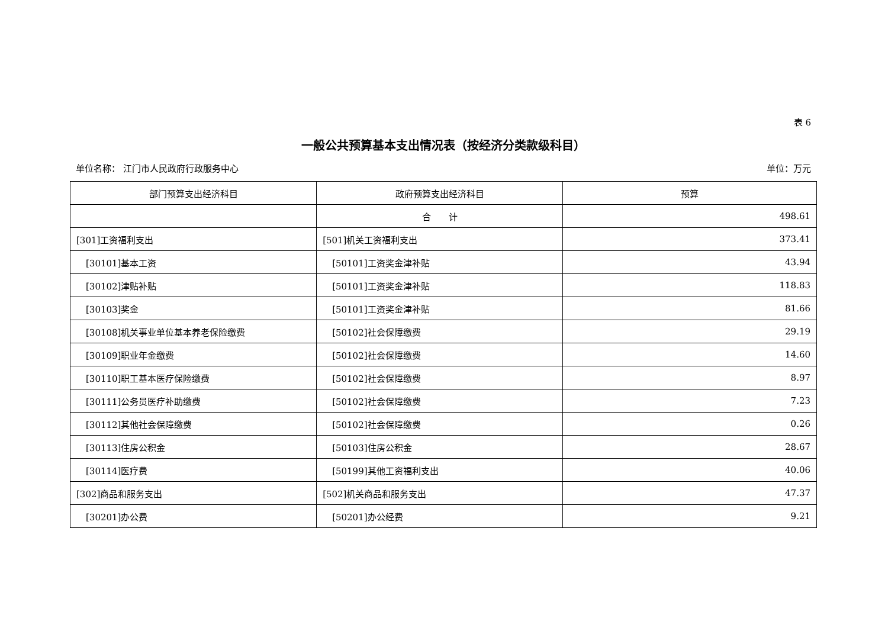表 6
一般公共预算基本支出情况表（按经济分类款级科目）
单位名称： 江门市人民政府行政服务中心 单位：万元
| 部门预算支出经济科目 | 政府预算支出经济科目 | 预算 |
| --- | --- | --- |
| | 合 计 | 498.61 |
| [301]工资福利支出 | [501]机关工资福利支出 | 373.41 |
| [30101]基本工资 | [50101]工资奖金津补贴 | 43.94 |
| [30102]津贴补贴 | [50101]工资奖金津补贴 | 118.83 |
| [30103]奖金 | [50101]工资奖金津补贴 | 81.66 |
| [30108]机关事业单位基本养老保险缴费 | [50102]社会保障缴费 | 29.19 |
| [30109]职业年金缴费 | [50102]社会保障缴费 | 14.60 |
| [30110]职工基本医疗保险缴费 | [50102]社会保障缴费 | 8.97 |
| [30111]公务员医疗补助缴费 | [50102]社会保障缴费 | 7.23 |
| [30112]其他社会保障缴费 | [50102]社会保障缴费 | 0.26 |
| [30113]住房公积金 | [50103]住房公积金 | 28.67 |
| [30114]医疗费 | [50199]其他工资福利支出 | 40.06 |
| [302]商品和服务支出 | [502]机关商品和服务支出 | 47.37 |
| [30201]办公费 | [50201]办公经费 | 9.21 |